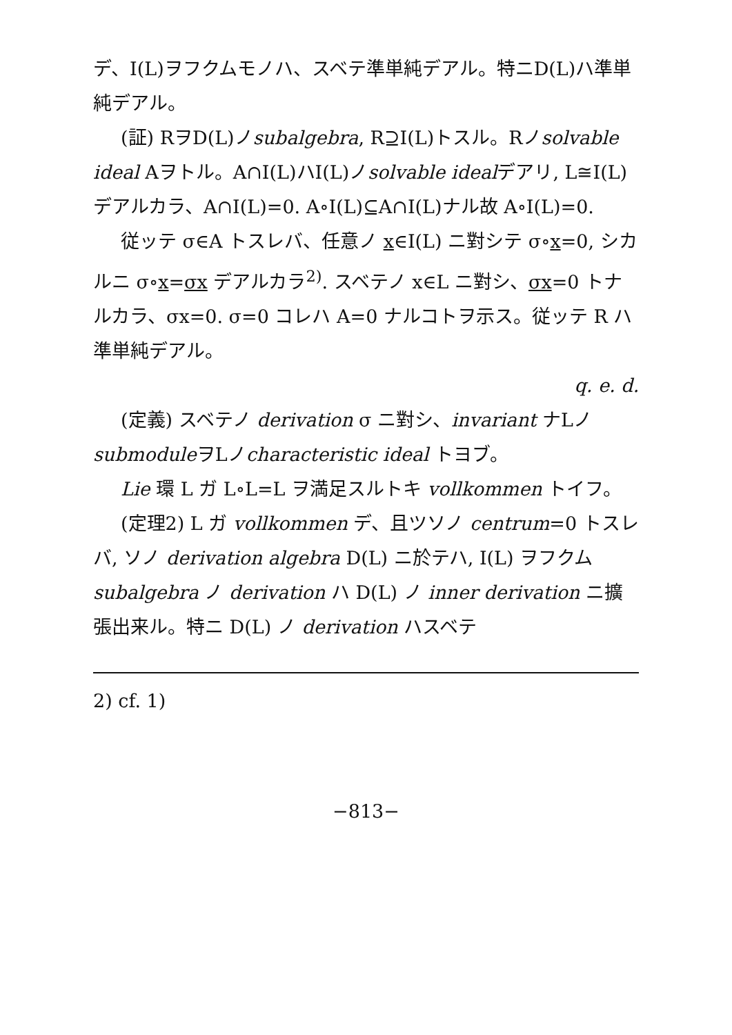デ、I(L)ヲフクムモノハ、スベテ準単純デアル。特ニD(L)ハ準単純デアル。
(証) RヲD(L)ノsubalgebra, R⊇I(L)トスル。Rノsolvable ideal Aヲトル。A∩I(L)ハI(L)ノsolvable idealデアリ, L≅I(L)デアルカラ、A∩I(L)=0. A∘I(L)⊆A∩I(L)ナル故 A∘I(L)=0.
従ッテ σ∈A トスレバ、任意ノ x∈I(L) ニ對シテ σ∘x=0, シカルニ σ∘x=σx デアルカラ<sup>2)</sup>. スベテノ x∈L ニ對シ、σx=0 トナルカラ、σx=0. σ=0 コレハ A=0 ナルコトヲ示ス。従ッテ R ハ準単純デアル。
q. e. d.
(定義) スベテノ derivation σ ニ對シ、invariant ナLノsubmoduleヲLノcharacteristic ideal トヨブ。
Lie 環 L ガ L∘L=L ヲ満足スルトキ vollkommen トイフ。
(定理2) L ガ vollkommen デ、且ツソノ centrum=0 トスレバ, ソノ derivation algebra D(L) ニ於テハ, I(L) ヲフクム subalgebra ノ derivation ハ D(L) ノ inner derivation ニ擴張出来ル。特ニ D(L) ノ derivation ハスベテ
2) cf. 1)
−813−